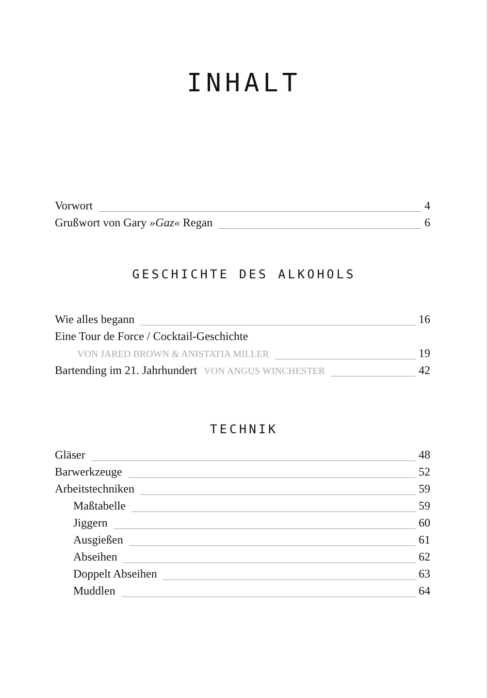INHALT
Vorwort 4
Grußwort von Gary »Gaz« Regan 6
GESCHICHTE DES ALKOHOLS
Wie alles begann 16
Eine Tour de Force / Cocktail-Geschichte
VON JARED BROWN & ANISTATIA MILLER 19
Bartending im 21. Jahrhundert VON ANGUS WINCHESTER 42
TECHNIK
Gläser 48
Barwerkzeuge 52
Arbeitstechniken 59
Maßtabelle 59
Jiggern 60
Ausgießen 61
Abseihen 62
Doppelt Abseihen 63
Muddlen 64